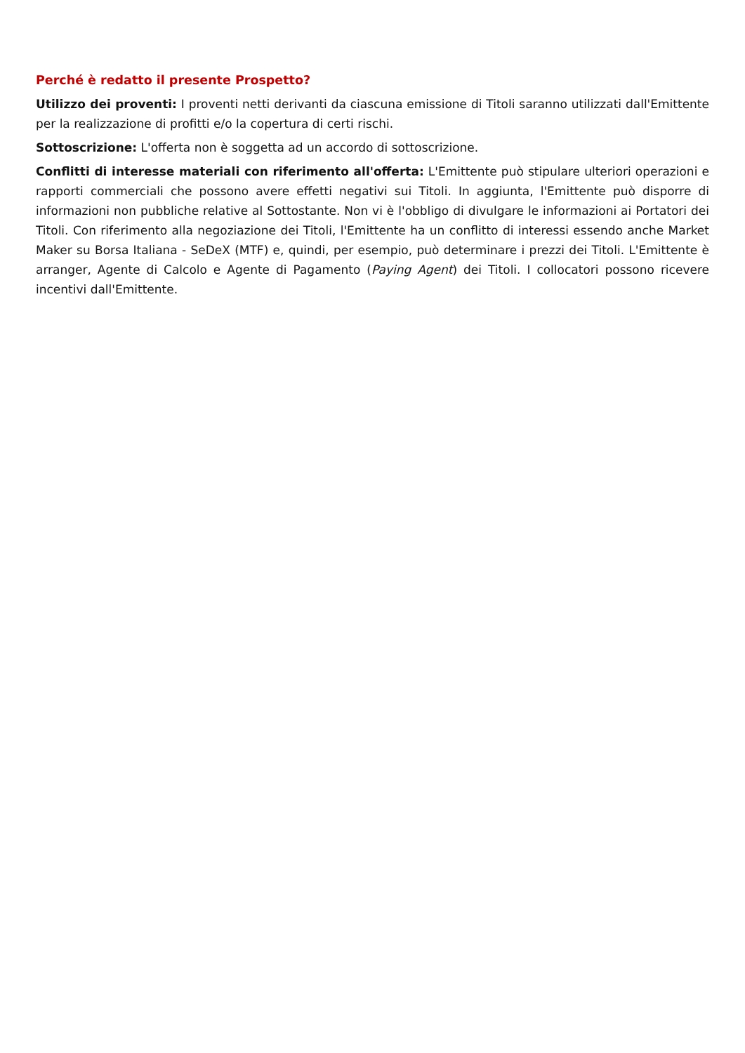Perché è redatto il presente Prospetto?
Utilizzo dei proventi: I proventi netti derivanti da ciascuna emissione di Titoli saranno utilizzati dall'Emittente per la realizzazione di profitti e/o la copertura di certi rischi.
Sottoscrizione: L'offerta non è soggetta ad un accordo di sottoscrizione.
Conflitti di interesse materiali con riferimento all'offerta: L'Emittente può stipulare ulteriori operazioni e rapporti commerciali che possono avere effetti negativi sui Titoli. In aggiunta, l'Emittente può disporre di informazioni non pubbliche relative al Sottostante. Non vi è l'obbligo di divulgare le informazioni ai Portatori dei Titoli. Con riferimento alla negoziazione dei Titoli, l'Emittente ha un conflitto di interessi essendo anche Market Maker su Borsa Italiana - SeDeX (MTF) e, quindi, per esempio, può determinare i prezzi dei Titoli. L'Emittente è arranger, Agente di Calcolo e Agente di Pagamento (Paying Agent) dei Titoli. I collocatori possono ricevere incentivi dall'Emittente.